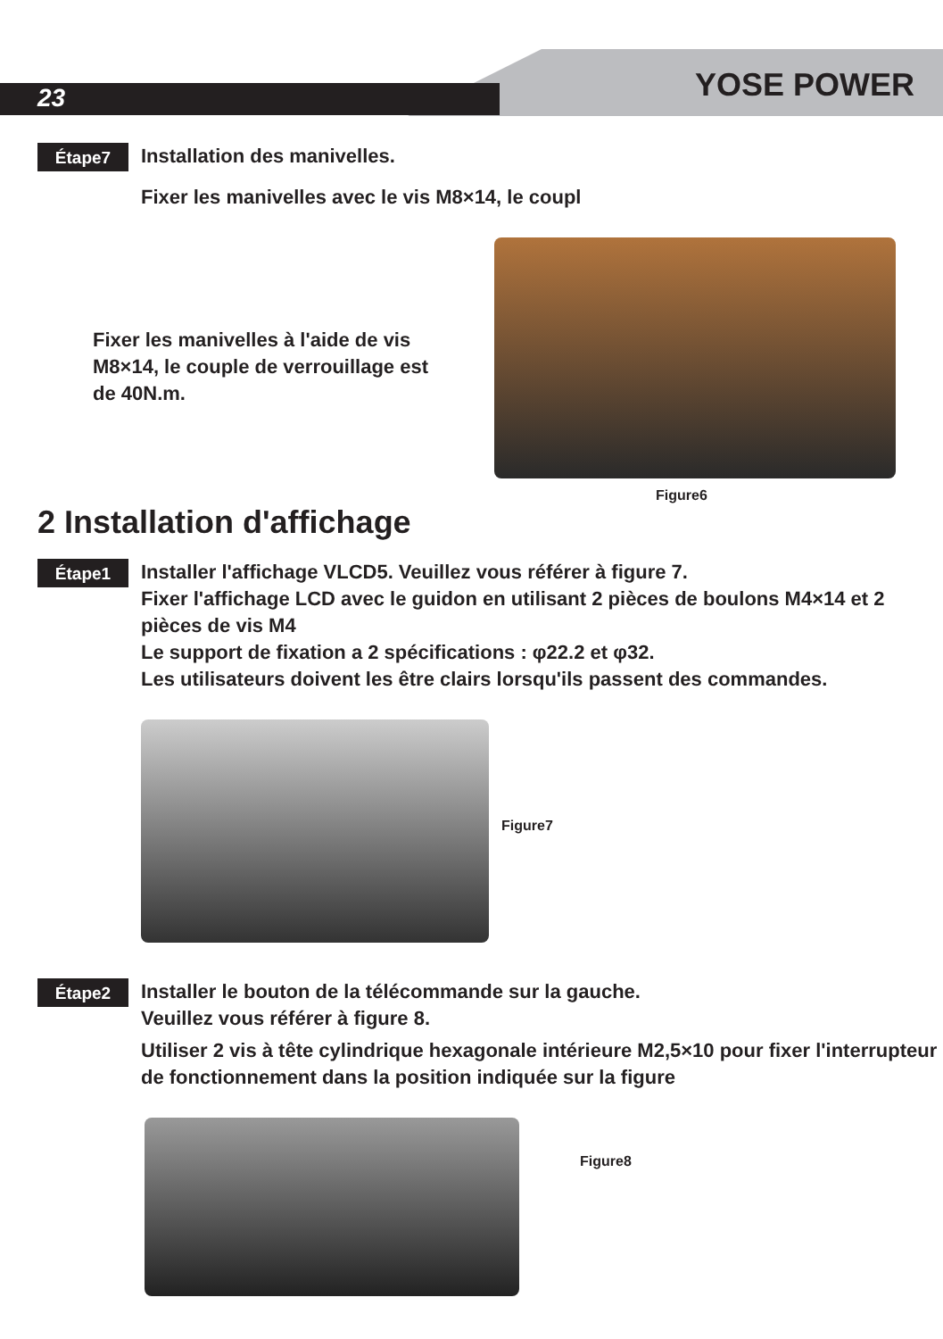23 YOSE POWER
Étape7
Installation des manivelles.
Fixer les manivelles avec le vis M8×14, le coupl
Fixer les manivelles à l'aide de vis M8×14, le couple de verrouillage est de 40N.m.
Figure6
2 Installation d'affichage
Étape1
Installer l'affichage VLCD5. Veuillez vous référer à figure 7.
Fixer l'affichage LCD avec le guidon en utilisant 2 pièces de boulons M4×14 et 2 pièces de vis M4
Le support de fixation a 2 spécifications : φ22.2 et φ32.
Les utilisateurs doivent les être clairs lorsqu'ils passent des commandes.
Figure7
Étape2
Installer le bouton de la télécommande sur la gauche.
Veuillez vous référer à figure 8.
Utiliser 2 vis à tête cylindrique hexagonale intérieure M2,5×10 pour fixer l'interrupteur de fonctionnement dans la position indiquée sur la figure
Figure8